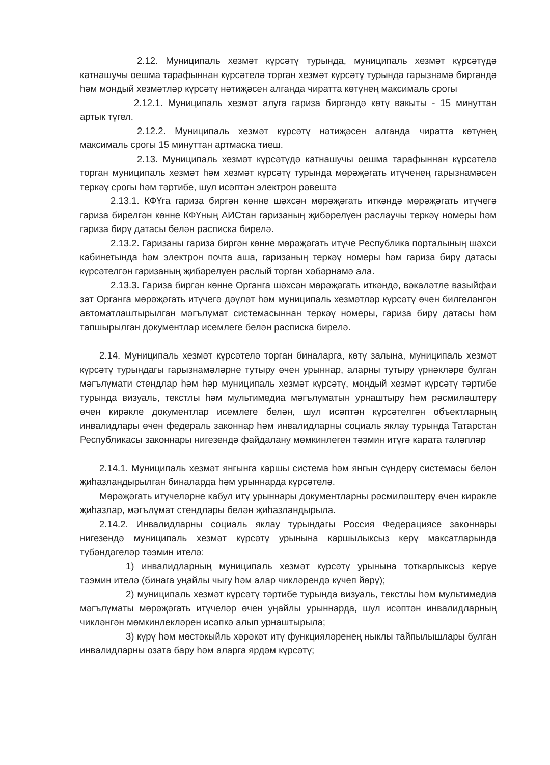2.12. Муниципаль хезмәт күрсәтү турында, муниципаль хезмәт күрсәтүдә катнашучы оешма тарафыннан күрсәтелә торган хезмәт күрсәтү турында гарызнамә биргәндә һәм мондый хезмәтләр күрсәтү нәтиҗәсен алганда чиратта көтүнең максималь срогы
2.12.1. Муниципаль хезмәт алуга гариза биргәндә көтү вакыты - 15 минуттан артык түгел.
2.12.2. Муниципаль хезмәт күрсәтү нәтиҗәсен алганда чиратта көтүнең максималь срогы 15 минуттан артмаска тиеш.
2.13. Муниципаль хезмәт күрсәтүдә катнашучы оешма тарафыннан күрсәтелә торган муниципаль хезмәт һәм хезмәт күрсәтү турында мөрәҗәгать итүченең гарызнамәсен теркәү срогы һәм тәртибе, шул исәптән электрон рәвештә
2.13.1. КФҮга гариза биргән көнне шәхсән мөрәҗәгать иткәндә мөрәҗәгать итүчегә гариза бирелгән көнне КФҮның АИСтан гаризаның җибәрелүен раслаучы теркәү номеры һәм гариза бирү датасы белән расписка бирелә.
2.13.2. Гаризаны гариза биргән көнне мөрәҗәгать итүче Республика порталының шәхси кабинетында һәм электрон почта аша, гаризаның теркәү номеры һәм гариза бирү датасы күрсәтелгән гаризаның җибәрелүен раслый торган хәбәрнамә ала.
2.13.3. Гариза биргән көнне Органга шәхсән мөрәҗәгать иткәндә, вәкаләтле вазыйфаи зат Органга мөрәҗәгать итүчегә дәүләт һәм муниципаль хезмәтләр күрсәтү өчен билгеләнгән автоматлаштырылган мәгълүмат системасыннан теркәү номеры, гариза бирү датасы һәм тапшырылган документлар исемлеге белән расписка бирелә.
2.14. Муниципаль хезмәт күрсәтелә торган биналарга, көтү залына, муниципаль хезмәт күрсәтү турындагы гарызнамәләрне тутыру өчен урыннар, аларны тутыру үрнәкләре булган мәгълүмати стендлар һәм һәр муниципаль хезмәт күрсәтү, мондый хезмәт күрсәтү тәртибе турында визуаль, текстлы һәм мультимедиа мәгълүматын урнаштыру һәм рәсмиләштерү өчен кирәкле документлар исемлеге белән, шул исәптән күрсәтелгән объектларның инвалидлары өчен федераль законнар һәм инвалидларны социаль яклау турында Татарстан Республикасы законнары нигезендә файдалану мөмкинлеген тәэмин итүгә карата таләпләр
2.14.1. Муниципаль хезмәт янгынга каршы система һәм янгын сүндерү системасы белән җиһазландырылган биналарда һәм урыннарда күрсәтелә.
Мөрәҗәгать итүчеләрне кабул итү урыннары документларны рәсмиләштерү өчен кирәкле җиһазлар, мәгълүмат стендлары белән җиһазландырыла.
2.14.2. Инвалидларны социаль яклау турындагы Россия Федерациясе законнары нигезендә муниципаль хезмәт күрсәтү урынына каршылыксыз керү максатларында түбәндәгеләр тәэмин ителә:
1) инвалидларның муниципаль хезмәт күрсәтү урынына тоткарлыксыз керүе тәэмин ителә (бинага уңайлы чыгу һәм алар чикләрендә күчеп йөрү);
2) муниципаль хезмәт күрсәтү тәртибе турында визуаль, текстлы һәм мультимедиа мәгълүматы мөрәҗәгать итүчеләр өчен уңайлы урыннарда, шул исәптән инвалидларның чикләнгән мөмкинлекләрен исәпкә алып урнаштырыла;
3) күрү һәм мөстәкыйль хәрәкәт итү функцияләренең ныклы тайпылышлары булган инвалидларны озата бару һәм аларга ярдәм күрсәтү;